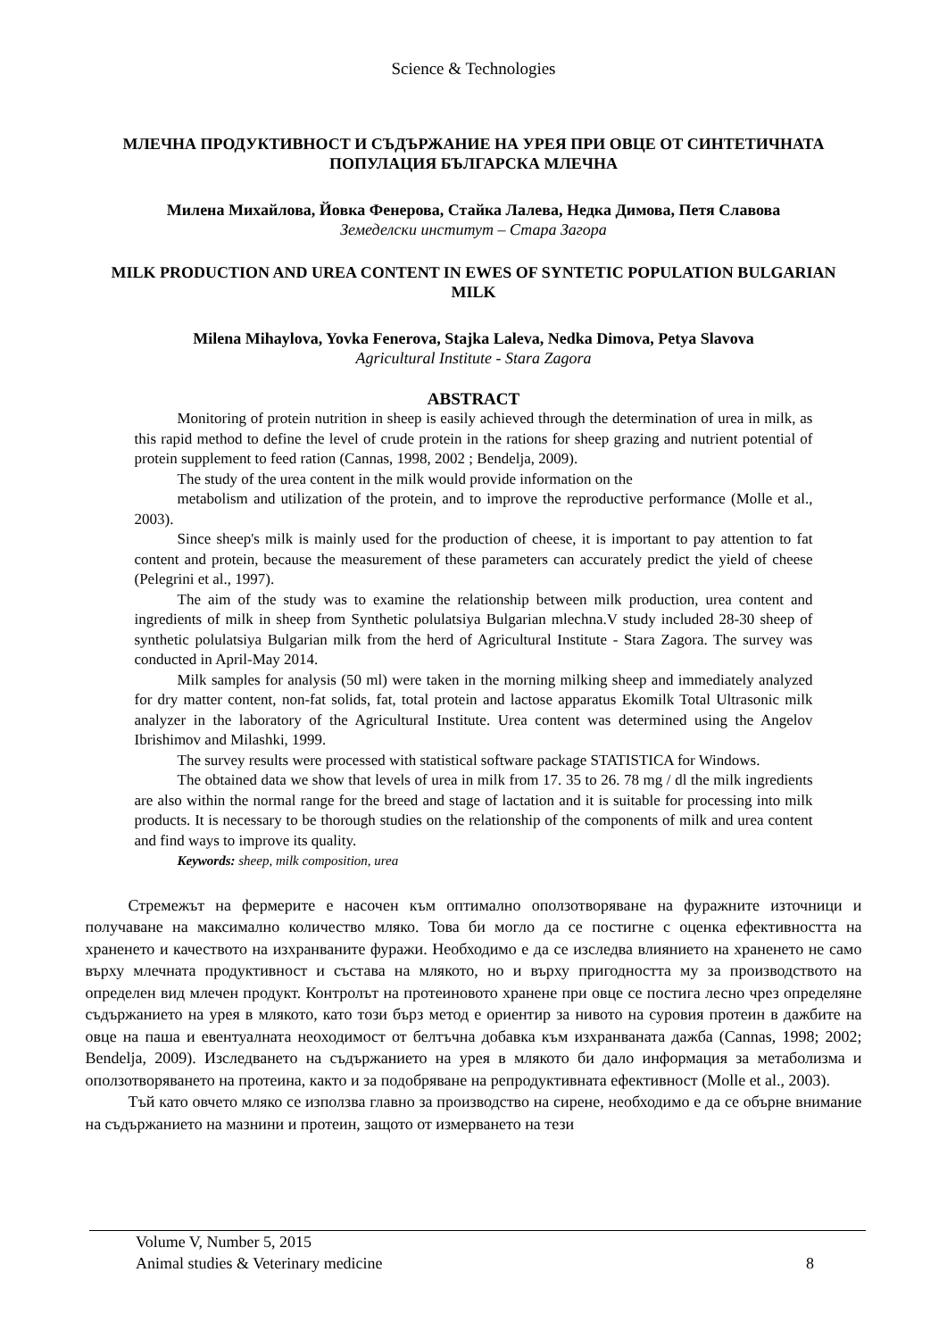Science & Technologies
МЛЕЧНА ПРОДУКТИВНОСТ И СЪДЪРЖАНИЕ НА УРЕЯ ПРИ ОВЦЕ ОТ СИНТЕТИЧНАТА ПОПУЛАЦИЯ БЪЛГАРСКА МЛЕЧНА
Милена Михайлова, Йовка Фенерова, Стайка Лалева, Недка Димова, Петя Славова
Земеделски институт – Стара Загора
MILK PRODUCTION AND UREA CONTENT IN EWES OF SYNTETIC POPULATION BULGARIAN MILK
Milena Mihaylova, Yovka Fenerova, Stajka Laleva, Nedka Dimova, Petya Slavova
Agricultural Institute - Stara Zagora
ABSTRACT
Monitoring of protein nutrition in sheep is easily achieved through the determination of urea in milk, as this rapid method to define the level of crude protein in the rations for sheep grazing and nutrient potential of protein supplement to feed ration (Cannas, 1998, 2002 ; Bendelja, 2009).
The study of the urea content in the milk would provide information on the
metabolism and utilization of the protein, and to improve the reproductive performance (Molle et al., 2003).
Since sheep's milk is mainly used for the production of cheese, it is important to pay attention to fat content and protein, because the measurement of these parameters can accurately predict the yield of cheese (Pelegrini et al., 1997).
The aim of the study was to examine the relationship between milk production, urea content and ingredients of milk in sheep from Synthetic polulatsiya Bulgarian mlechna.V study included 28-30 sheep of synthetic polulatsiya Bulgarian milk from the herd of Agricultural Institute - Stara Zagora. The survey was conducted in April-May 2014.
Milk samples for analysis (50 ml) were taken in the morning milking sheep and immediately analyzed for dry matter content, non-fat solids, fat, total protein and lactose apparatus Ekomilk Total Ultrasonic milk analyzer in the laboratory of the Agricultural Institute. Urea content was determined using the Angelov Ibrishimov and Milashki, 1999.
The survey results were processed with statistical software package STATISTICA for Windows.
The obtained data we show that levels of urea in milk from 17. 35 to 26. 78 mg / dl the milk ingredients are also within the normal range for the breed and stage of lactation and it is suitable for processing into milk products. It is necessary to be thorough studies on the relationship of the components of milk and urea content and find ways to improve its quality.
Keywords: sheep, milk composition, urea
Стремежът на фермерите е насочен към оптимално оползотворяване на фуражните източници и получаване на максимално количество мляко. Това би могло да се постигне с оценка ефективността на храненето и качеството на изхранваните фуражи. Необходимо е да се изследва влиянието на храненето не само върху млечната продуктивност и състава на млякото, но и върху пригодността му за производството на определен вид млечен продукт. Контролът на протеиновото хранене при овце се постига лесно чрез определяне съдържанието на урея в млякото, като този бърз метод е ориентир за нивото на суровия протеин в дажбите на овце на паша и евентуалната неоходимост от белтъчна добавка към изхранваната дажба (Cannas, 1998; 2002; Bendelja, 2009). Изследването на съдържанието на урея в млякото би дало информация за метаболизма и оползотворяването на протеина, както и за подобряване на репродуктивната ефективност (Molle et al., 2003).
Тъй като овчето мляко се използва главно за производство на сирене, необходимо е да се обърне внимание на съдържанието на мазнини и протеин, защото от измерването на тези
Volume V, Number 5, 2015
Animal studies & Veterinary medicine 8